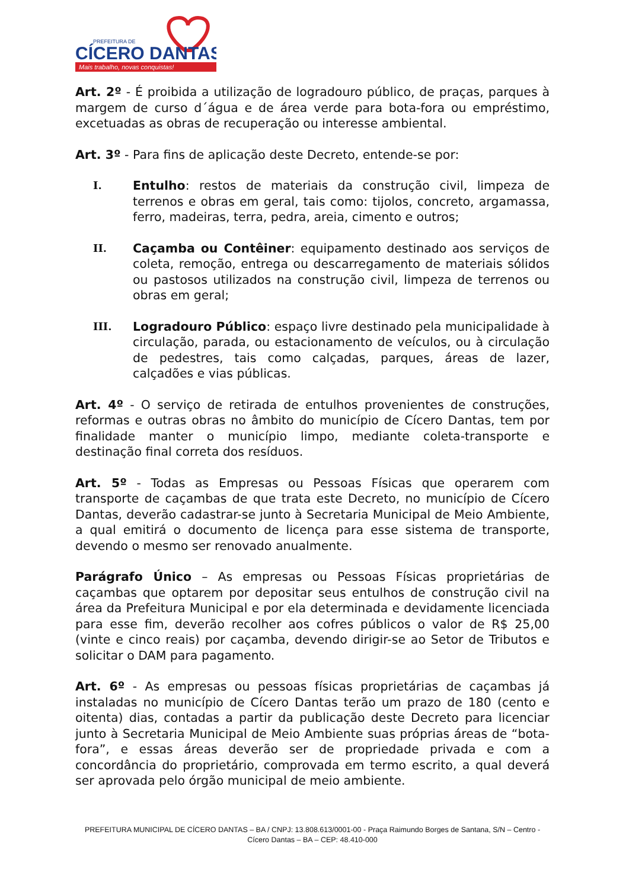PREFEITURA DE
CÍCERO DANTAS
Mais trabalho, novas conquistas!
Art. 2º - É proibida a utilização de logradouro público, de praças, parques à margem de curso d´água e de área verde para bota-fora ou empréstimo, excetuadas as obras de recuperação ou interesse ambiental.
Art. 3º - Para fins de aplicação deste Decreto, entende-se por:
I. Entulho: restos de materiais da construção civil, limpeza de terrenos e obras em geral, tais como: tijolos, concreto, argamassa, ferro, madeiras, terra, pedra, areia, cimento e outros;
II. Caçamba ou Contêiner: equipamento destinado aos serviços de coleta, remoção, entrega ou descarregamento de materiais sólidos ou pastosos utilizados na construção civil, limpeza de terrenos ou obras em geral;
III. Logradouro Público: espaço livre destinado pela municipalidade à circulação, parada, ou estacionamento de veículos, ou à circulação de pedestres, tais como calçadas, parques, áreas de lazer, calçadões e vias públicas.
Art. 4º - O serviço de retirada de entulhos provenientes de construções, reformas e outras obras no âmbito do município de Cícero Dantas, tem por finalidade manter o município limpo, mediante coleta-transporte e destinação final correta dos resíduos.
Art. 5º - Todas as Empresas ou Pessoas Físicas que operarem com transporte de caçambas de que trata este Decreto, no município de Cícero Dantas, deverão cadastrar-se junto à Secretaria Municipal de Meio Ambiente, a qual emitirá o documento de licença para esse sistema de transporte, devendo o mesmo ser renovado anualmente.
Parágrafo Único – As empresas ou Pessoas Físicas proprietárias de caçambas que optarem por depositar seus entulhos de construção civil na área da Prefeitura Municipal e por ela determinada e devidamente licenciada para esse fim, deverão recolher aos cofres públicos o valor de R$ 25,00 (vinte e cinco reais) por caçamba, devendo dirigir-se ao Setor de Tributos e solicitar o DAM para pagamento.
Art. 6º - As empresas ou pessoas físicas proprietárias de caçambas já instaladas no município de Cícero Dantas terão um prazo de 180 (cento e oitenta) dias, contadas a partir da publicação deste Decreto para licenciar junto à Secretaria Municipal de Meio Ambiente suas próprias áreas de “bota-fora”, e essas áreas deverão ser de propriedade privada e com a concordância do proprietário, comprovada em termo escrito, a qual deverá ser aprovada pelo órgão municipal de meio ambiente.
PREFEITURA MUNICIPAL DE CÍCERO DANTAS – BA / CNPJ: 13.808.613/0001-00 - Praça Raimundo Borges de Santana, S/N – Centro -
Cícero Dantas – BA – CEP: 48.410-000